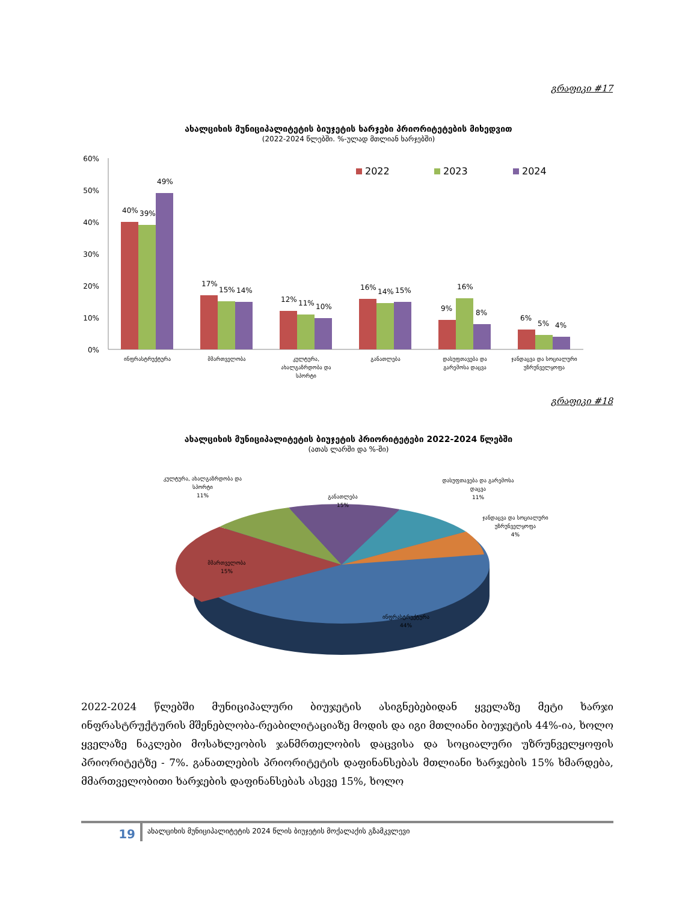გრაფიკი #17
ახალციხის მუნიციპალიტეტის ბიუჯეტის ხარჯები პრიორიტეტების მიხედვით
(2022-2024 წლებში. %-ულად მთლიან ხარჯებში)
60%
50%
40%
30%
20%
10%
0%
2022
2023
2024
40%
39%
49%
17%
15%
14%
12%
11%
10%
16%
14%
15%
9%
16%
8%
6%
5%
4%
ინფრასტრუქტურა
მმართველობა
კულტურა,
ახალგაზრდობა და
სპორტი
განათლება
დასუფთავება და
გარემოსა დაცვა
ჯანდაცვა და სოციალური
უზრუნველყოფა
გრაფიკი #18
ახალციხის მუნიციპალიტეტის ბიუჯეტის პრიორიტეტები 2022-2024 წლებში
(ათას ლარში და %-ში)
კულტურა, ახალგაზრდობა და
სპორტი
11%
განათლება
15%
დასუფთავება და გარემოსა
დაცვა
11%
ჯანდაცვა და სოციალური
უზრუნველყოფა
4%
მმართველობა
15%
ინფრასტრუქტურა
44%
2022-2024 წლებში მუნიციპალური ბიუჯეტის ასიგნებებიდან ყველაზე მეტი ხარჯი ინფრასტრუქტურის მშენებლობა-რეაბილიტაციაზე მოდის და იგი მთლიანი ბიუჯეტის 44%-ია, ხოლო ყველაზე ნაკლები მოსახლეობის ჯანმრთელობის დაცვისა და სოციალური უზრუნველყოფის პრიორიტეტზე - 7%. განათლების პრიორიტეტის დაფინანსებას მთლიანი ხარჯების 15% ხმარდება, მმართველობითი ხარჯების დაფინანსებას ასევე 15%, ხოლო
19
ახალციხის მუნიციპალიტეტის 2024 წლის ბიუჯეტის მოქალაქის გზამკვლევი